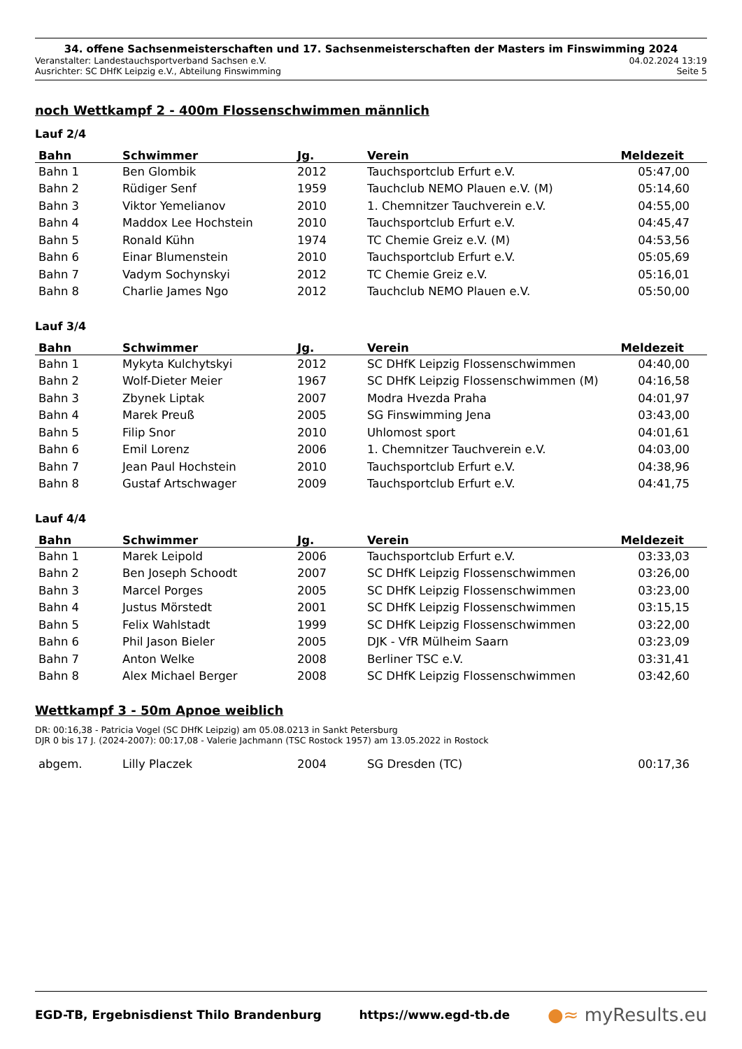34. offene Sachsenmeisterschaften und 17. Sachsenmeisterschaften der Masters im Finswimming 2024
Veranstalter: Landestauchsportverband Sachsen e.V. 04.02.2024 13:19
Ausrichter: SC DHfK Leipzig e.V., Abteilung Finswimming Seite 5
noch Wettkampf 2 - 400m Flossenschwimmen männlich
Lauf 2/4
| Bahn | Schwimmer | Jg. | Verein | Meldezeit |
| --- | --- | --- | --- | --- |
| Bahn 1 | Ben Glombik | 2012 | Tauchsportclub Erfurt e.V. | 05:47,00 |
| Bahn 2 | Rüdiger Senf | 1959 | Tauchclub NEMO Plauen e.V. (M) | 05:14,60 |
| Bahn 3 | Viktor Yemelianov | 2010 | 1. Chemnitzer Tauchverein e.V. | 04:55,00 |
| Bahn 4 | Maddox Lee Hochstein | 2010 | Tauchsportclub Erfurt e.V. | 04:45,47 |
| Bahn 5 | Ronald Kühn | 1974 | TC Chemie Greiz e.V. (M) | 04:53,56 |
| Bahn 6 | Einar Blumenstein | 2010 | Tauchsportclub Erfurt e.V. | 05:05,69 |
| Bahn 7 | Vadym Sochynskyi | 2012 | TC Chemie Greiz e.V. | 05:16,01 |
| Bahn 8 | Charlie James Ngo | 2012 | Tauchclub NEMO Plauen e.V. | 05:50,00 |
Lauf 3/4
| Bahn | Schwimmer | Jg. | Verein | Meldezeit |
| --- | --- | --- | --- | --- |
| Bahn 1 | Mykyta Kulchytskyi | 2012 | SC DHfK Leipzig Flossenschwimmen | 04:40,00 |
| Bahn 2 | Wolf-Dieter Meier | 1967 | SC DHfK Leipzig Flossenschwimmen (M) | 04:16,58 |
| Bahn 3 | Zbynek Liptak | 2007 | Modra Hvezda Praha | 04:01,97 |
| Bahn 4 | Marek Preuß | 2005 | SG Finswimming Jena | 03:43,00 |
| Bahn 5 | Filip Snor | 2010 | Uhlomost sport | 04:01,61 |
| Bahn 6 | Emil Lorenz | 2006 | 1. Chemnitzer Tauchverein e.V. | 04:03,00 |
| Bahn 7 | Jean Paul Hochstein | 2010 | Tauchsportclub Erfurt e.V. | 04:38,96 |
| Bahn 8 | Gustaf Artschwager | 2009 | Tauchsportclub Erfurt e.V. | 04:41,75 |
Lauf 4/4
| Bahn | Schwimmer | Jg. | Verein | Meldezeit |
| --- | --- | --- | --- | --- |
| Bahn 1 | Marek Leipold | 2006 | Tauchsportclub Erfurt e.V. | 03:33,03 |
| Bahn 2 | Ben Joseph Schoodt | 2007 | SC DHfK Leipzig Flossenschwimmen | 03:26,00 |
| Bahn 3 | Marcel Porges | 2005 | SC DHfK Leipzig Flossenschwimmen | 03:23,00 |
| Bahn 4 | Justus Mörstedt | 2001 | SC DHfK Leipzig Flossenschwimmen | 03:15,15 |
| Bahn 5 | Felix Wahlstadt | 1999 | SC DHfK Leipzig Flossenschwimmen | 03:22,00 |
| Bahn 6 | Phil Jason Bieler | 2005 | DJK - VfR Mülheim Saarn | 03:23,09 |
| Bahn 7 | Anton Welke | 2008 | Berliner TSC e.V. | 03:31,41 |
| Bahn 8 | Alex Michael Berger | 2008 | SC DHfK Leipzig Flossenschwimmen | 03:42,60 |
Wettkampf 3 - 50m Apnoe weiblich
DR: 00:16,38 - Patricia Vogel (SC DHfK Leipzig) am 05.08.0213 in Sankt Petersburg
DJR 0 bis 17 J. (2024-2007): 00:17,08 - Valerie Jachmann (TSC Rostock 1957) am 13.05.2022 in Rostock
| abgem. | Lilly Placzek | 2004 | SG Dresden (TC) | 00:17,36 |
EGD-TB, Ergebnisdienst Thilo Brandenburg https://www.egd-tb.de ●≈ myResults.eu